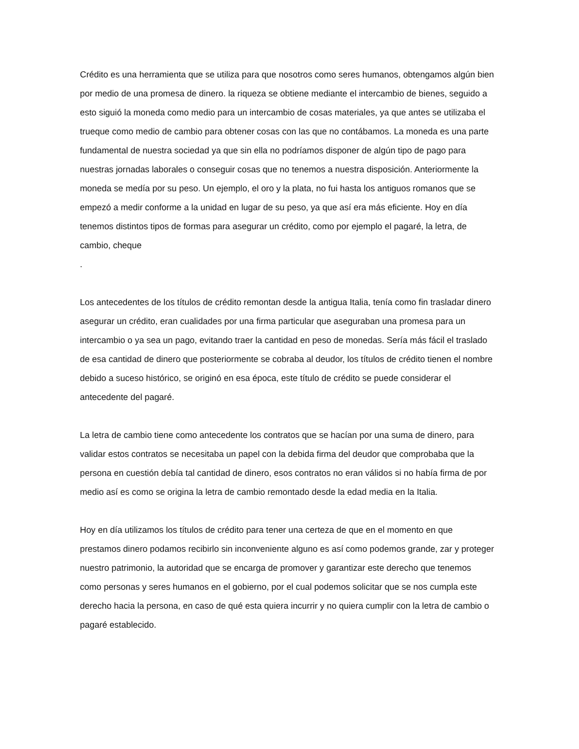Crédito es una herramienta que se utiliza para que nosotros como seres humanos, obtengamos algún bien por medio de una promesa de dinero. la riqueza se obtiene mediante el intercambio de bienes, seguido a esto siguió la moneda como medio para un intercambio de cosas materiales, ya que antes se utilizaba el trueque como medio de cambio para obtener cosas con las que no contábamos. La moneda es una parte fundamental de nuestra sociedad ya que sin ella no podríamos disponer de algún tipo de pago para nuestras jornadas laborales o conseguir cosas que no tenemos a nuestra disposición. Anteriormente la moneda se medía por su peso. Un ejemplo, el oro y la plata, no fui hasta los antiguos romanos que se empezó a medir conforme a la unidad en lugar de su peso, ya que así era más eficiente. Hoy en día tenemos distintos tipos de formas para asegurar un crédito, como por ejemplo el pagaré, la letra, de cambio, cheque
.
Los antecedentes de los títulos de crédito remontan desde la antigua Italia, tenía como fin trasladar dinero asegurar un crédito, eran cualidades por una firma particular que aseguraban una promesa para un intercambio o ya sea un pago, evitando traer la cantidad en peso de monedas. Sería más fácil el traslado de esa cantidad de dinero que posteriormente se cobraba al deudor, los títulos de crédito tienen el nombre debido a suceso histórico, se originó en esa época, este título de crédito se puede considerar el antecedente del pagaré.
La letra de cambio tiene como antecedente los contratos que se hacían por una suma de dinero, para validar estos contratos se necesitaba un papel con la debida firma del deudor que comprobaba que la persona en cuestión debía tal cantidad de dinero, esos contratos no eran válidos si no había firma de por medio así es como se origina la letra de cambio remontado desde la edad media en la Italia.
Hoy en día utilizamos los títulos de crédito para tener una certeza de que en el momento en que prestamos dinero podamos recibirlo sin inconveniente alguno es así como podemos grande, zar y proteger nuestro patrimonio, la autoridad que se encarga de promover y garantizar este derecho que tenemos como personas y seres humanos en el gobierno, por el cual podemos solicitar que se nos cumpla este derecho hacia la persona, en caso de qué esta quiera incurrir y no quiera cumplir con la letra de cambio o pagaré establecido.